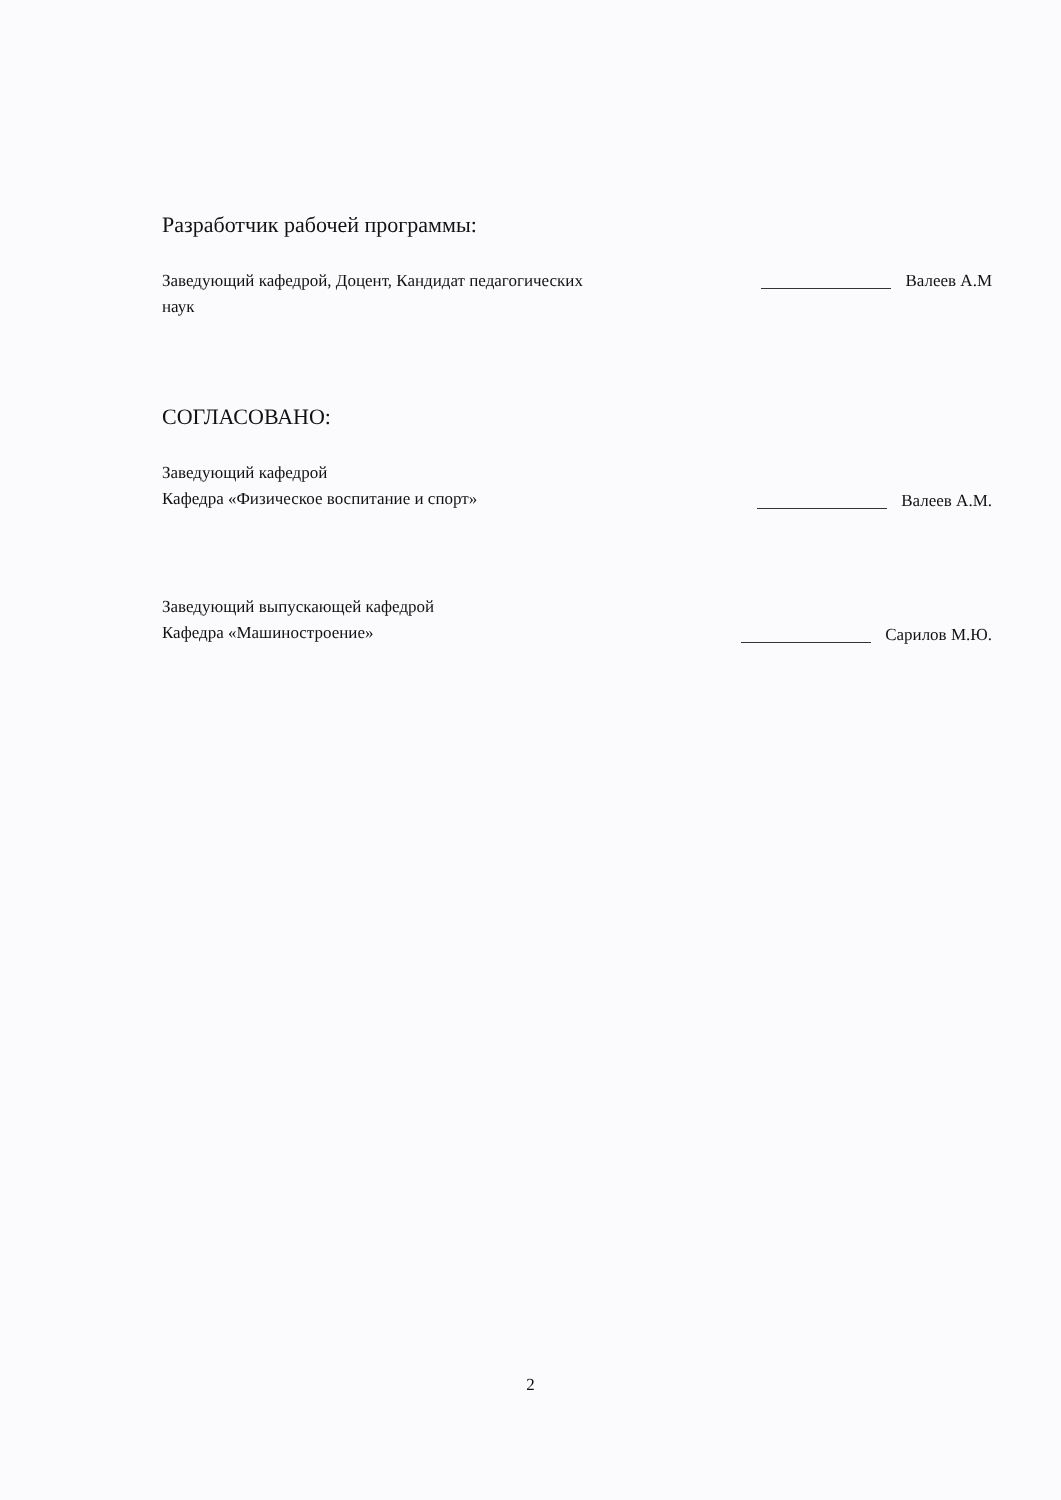Разработчик рабочей программы:
Заведующий кафедрой, Доцент, Кандидат педагогических наук
Валеев А.М
СОГЛАСОВАНО:
Заведующий кафедрой
Кафедра «Физическое воспитание и спорт»
Валеев А.М.
Заведующий выпускающей кафедрой
Кафедра «Машиностроение»
Сарилов М.Ю.
2